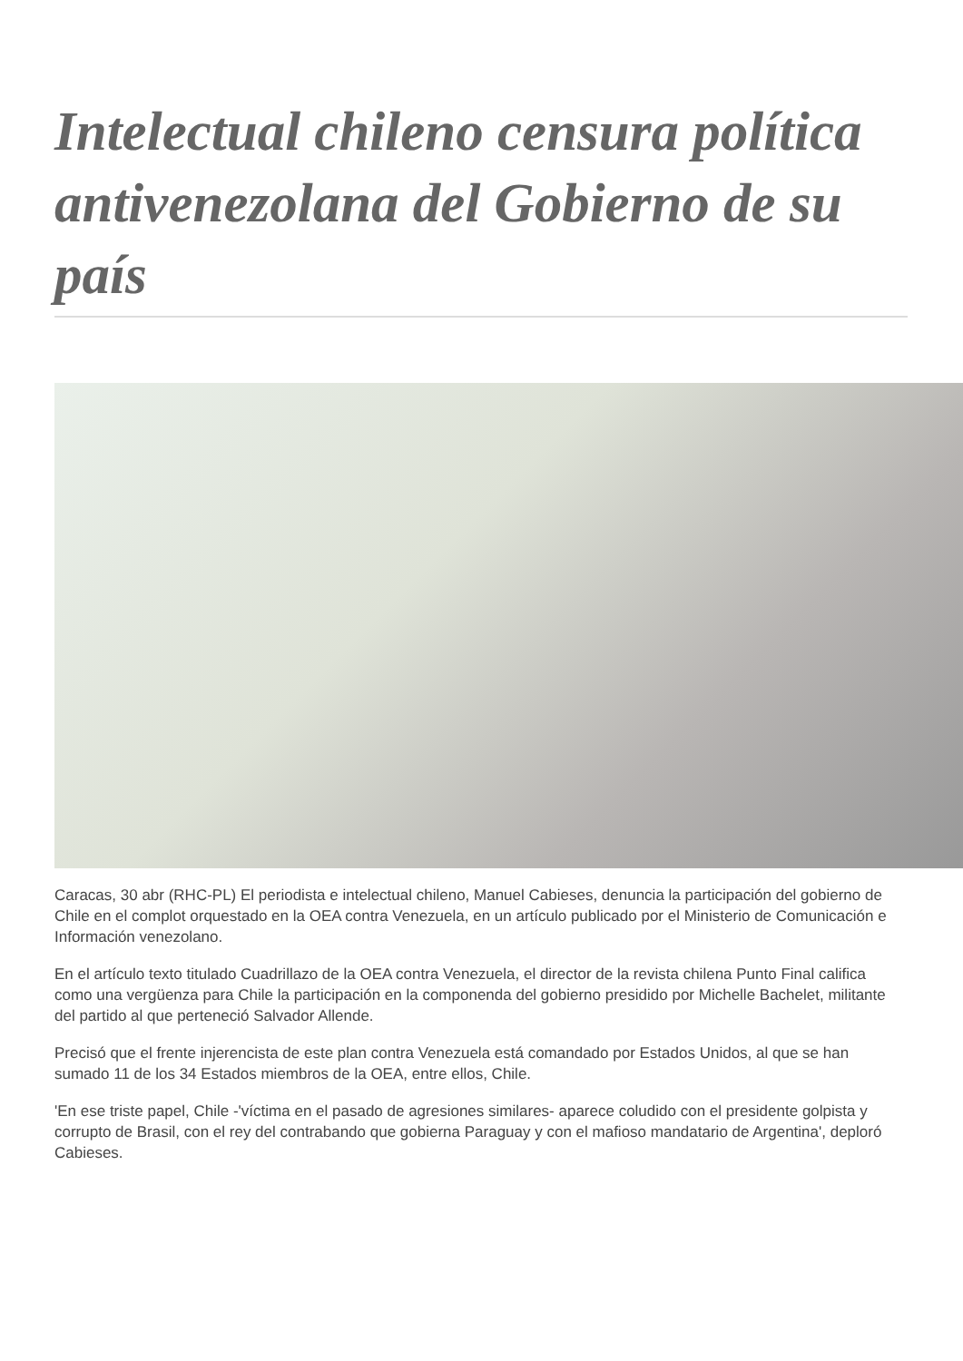Intelectual chileno censura política antivenezolana del Gobierno de su país
Caracas, 30 abr (RHC-PL) El periodista e intelectual chileno, Manuel Cabieses, denuncia la participación del gobierno de Chile en el complot orquestado en la OEA contra Venezuela, en un artículo publicado por el Ministerio de Comunicación e Información venezolano.
En el artículo texto titulado Cuadrillazo de la OEA contra Venezuela, el director de la revista chilena Punto Final califica como una vergüenza para Chile la participación en la componenda del gobierno presidido por Michelle Bachelet, militante del partido al que perteneció Salvador Allende.
Precisó que el frente injerencista de este plan contra Venezuela está comandado por Estados Unidos, al que se han sumado 11 de los 34 Estados miembros de la OEA, entre ellos, Chile.
'En ese triste papel, Chile -'víctima en el pasado de agresiones similares- aparece coludido con el presidente golpista y corrupto de Brasil, con el rey del contrabando que gobierna Paraguay y con el mafioso mandatario de Argentina', deploró Cabieses.